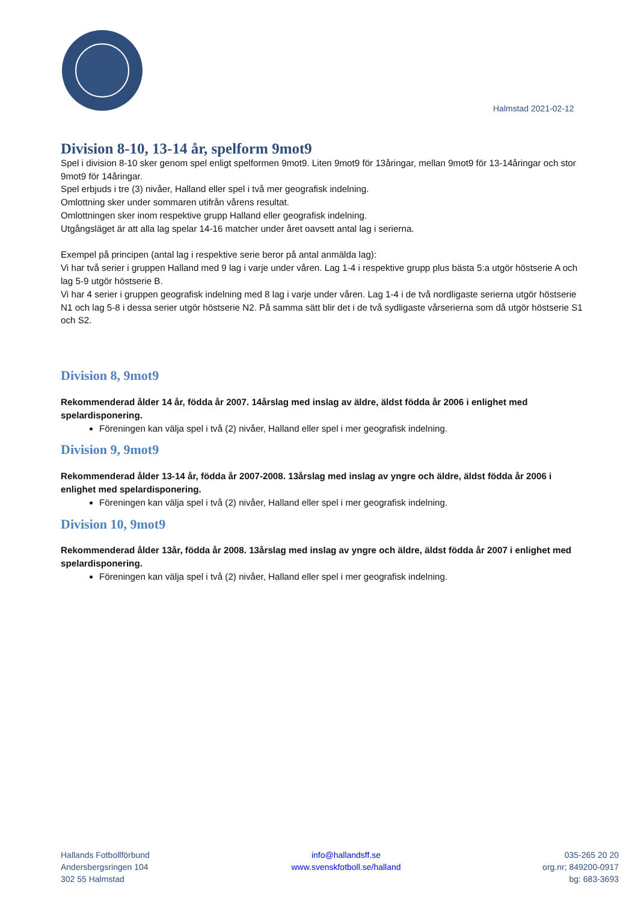Halmstad 2021-02-12
Division 8-10, 13-14 år, spelform 9mot9
Spel i division 8-10 sker genom spel enligt spelformen 9mot9. Liten 9mot9 för 13åringar, mellan 9mot9 för 13-14åringar och stor 9mot9 för 14åringar.
Spel erbjuds i tre (3) nivåer, Halland eller spel i två mer geografisk indelning.
Omlottning sker under sommaren utifrån vårens resultat.
Omlottningen sker inom respektive grupp Halland eller geografisk indelning.
Utgångsläget är att alla lag spelar 14-16 matcher under året oavsett antal lag i serierna.
Exempel på principen (antal lag i respektive serie beror på antal anmälda lag):
Vi har två serier i gruppen Halland med 9 lag i varje under våren. Lag 1-4 i respektive grupp plus bästa 5:a utgör höstserie A och lag 5-9 utgör höstserie B.
Vi har 4 serier i gruppen geografisk indelning med 8 lag i varje under våren. Lag 1-4 i de två nordligaste serierna utgör höstserie N1 och lag 5-8 i dessa serier utgör höstserie N2. På samma sätt blir det i de två sydligaste vårserierna som då utgör höstserie S1 och S2.
Division 8, 9mot9
Rekommenderad ålder 14 år, födda år 2007. 14årslag med inslag av äldre, äldst födda år 2006 i enlighet med spelardisponering.
Föreningen kan välja spel i två (2) nivåer, Halland eller spel i mer geografisk indelning.
Division 9, 9mot9
Rekommenderad ålder 13-14 år, födda år 2007-2008. 13årslag med inslag av yngre och äldre, äldst födda år 2006 i enlighet med spelardisponering.
Föreningen kan välja spel i två (2) nivåer, Halland eller spel i mer geografisk indelning.
Division 10, 9mot9
Rekommenderad ålder 13år, födda år 2008. 13årslag med inslag av yngre och äldre, äldst födda år 2007 i enlighet med spelardisponering.
Föreningen kan välja spel i två (2) nivåer, Halland eller spel i mer geografisk indelning.
Hallands Fotbollförbund
Andersbergsringen 104
302 55 Halmstad
info@hallandsff.se
www.svenskfotboll.se/halland
035-265 20 20
org.nr; 849200-0917
bg: 683-3693